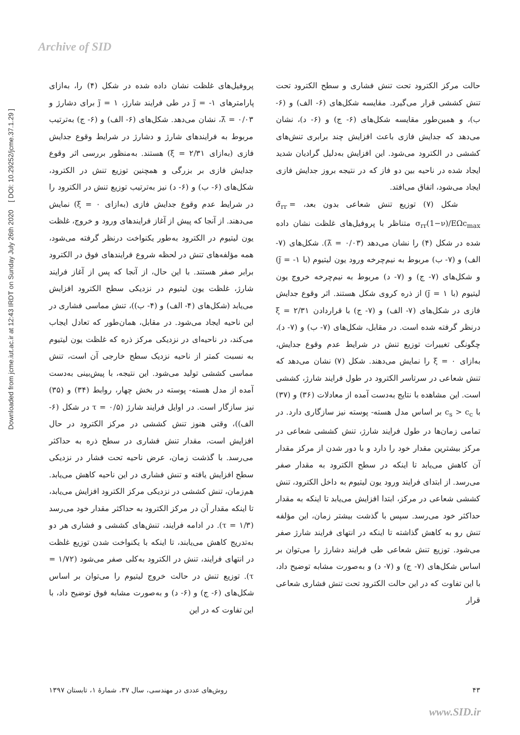Archive of SID
Downloaded from jcme.iut.ac.ir at 12:43 IRDT on Sunday July 26th 2020 [ DOI: 10.29252/jcme.37.1.29 ]
پروفیل‌های غلظت نشان داده شده در شکل (۴) را، به‌ازای پارامترهای ۱- = j̃ در طی فرایند شارژ، ۱ = j̃ برای دشارژ و ۰/۰۳ = λ̃، نشان می‌دهد. شکل‌های (۶- الف) و (۶- ج) به‌ترتیب مربوط به فرایندهای شارژ و دشارژ در شرایط وقوع جدایش فازی (به‌ازای ۲/۳۱ = ξ) هستند. به‌منظور بررسی اثر وقوع جدایش فازی بر بزرگی و همچنین توزیع تنش در الکترود، شکل‌های (۶- ب) و (۶- د) نیز به‌ترتیب توزیع تنش در الکترود را در شرایط عدم وقوع جدایش فازی (به‌ازای ۰ = ξ) نمایش می‌دهند. از آنجا که پیش از آغاز فرایندهای ورود و خروج، غلظت یون لیتیوم در الکترود به‌طور یکنواخت درنظر گرفته می‌شود، همه مؤلفه‌های تنش در لحظه شروع فرایندهای فوق در الکترود برابر صفر هستند. با این حال، از آنجا که پس از آغاز فرایند شارژ، غلظت یون لیتیوم در نزدیکی سطح الکترود افزایش می‌یابد (شکل‌های (۴- الف) و (۴- ب))، تنش مماسی فشاری در این ناحیه ایجاد می‌شود. در مقابل، همان‌طور که تعادل ایجاب می‌کند، در ناحیه‌ای در نزدیکی مرکز ذره که غلظت یون لیتیوم به نسبت کمتر از ناحیه نزدیک سطح خارجی آن است، تنش مماسی کششی تولید می‌شود. این نتیجه، با پیش‌بینی به‌دست آمده از مدل هسته- پوسته در بخش چهار، روابط (۳۴) و (۳۵) نیز سازگار است. در اوایل فرایند شارژ (۰/۵ = τ در شکل (۶- الف))، وقتی هنوز تنش کششی در مرکز الکترود در حال افزایش است، مقدار تنش فشاری در سطح ذره به حداکثر می‌رسد. با گذشت زمان، عرض ناحیه تحت فشار در نزدیکی سطح افزایش یافته و تنش فشاری در این ناحیه کاهش می‌یابد. هم‌زمان، تنش کششی در نزدیکی مرکز الکترود افزایش می‌یابد، تا اینکه مقدار آن در مرکز الکترود به حداکثر مقدار خود می‌رسد (۱/۳ = τ). در ادامه فرایند، تنش‌های کششی و فشاری هر دو به‌تدریج کاهش می‌یابند، تا اینکه با یکنواخت شدن توزیع غلظت در انتهای فرایند، تنش در الکترود به‌کلی صفر می‌شود (۱/۷۲ = τ). توزیع تنش در حالت خروج لیتیوم را می‌توان بر اساس شکل‌های (۶- ج) و (۶- د) و به‌صورت مشابه فوق توضیح داد، با این تفاوت که در این
حالت مرکز الکترود تحت تنش فشاری و سطح الکترود تحت تنش کششی قرار می‌گیرد. مقایسه شکل‌های (۶- الف) و (۶- ب)، و همین‌طور مقایسه شکل‌های (۶- ج) و (۶- د)، نشان می‌دهد که جدایش فازی باعث افزایش چند برابری تنش‌های کششی در الکترود می‌شود. این افزایش به‌دلیل گرادیان شدید ایجاد شده در ناحیه بین دو فاز که در نتیجه بروز جدایش فازی ایجاد می‌شود، اتفاق می‌افتد.
شکل (۷) توزیع تنش شعاعی بدون بعد، σ̃<sub>rr</sub> = σ<sub>rr</sub>(1−ν)/EΩc<sub>max</sub> متناظر با پروفیل‌های غلظت نشان داده شده در شکل (۴) را نشان می‌دهد (۰/۰۳ = λ̃). شکل‌های (۷- الف) و (۷- ب) مربوط به نیم‌چرخه ورود یون لیتیوم (با ۱- = j̃) و شکل‌های (۷- ج) و (۷- د) مربوط به نیم‌چرخه خروج یون لیتیوم (با ۱ = j̃) از ذره کروی شکل هستند. اثر وقوع جدایش فازی در شکل‌های (۷- الف) و (۷- ج) با قراردادن ۲/۳۱ = ξ درنظر گرفته شده است. در مقابل، شکل‌های (۷- ب) و (۷- د)، چگونگی تغییرات توزیع تنش در شرایط عدم وقوع جدایش، به‌ازای ۰ = ξ را نمایش می‌دهند. شکل (۷) نشان می‌دهد که تنش شعاعی در سرتاسر الکترود در طول فرایند شارژ، کششی است. این مشاهده با نتایج به‌دست آمده از معادلات (۳۶) و (۳۷) با c<sub>s</sub> > c<sub>c</sub> بر اساس مدل هسته- پوسته نیز سازگاری دارد. در تمامی زمان‌ها در طول فرایند شارژ، تنش کششی شعاعی در مرکز بیشترین مقدار خود را دارد و با دور شدن از مرکز مقدار آن کاهش می‌یابد تا اینکه در سطح الکترود به مقدار صفر می‌رسد. از ابتدای فرایند ورود یون لیتیوم به داخل الکترود، تنش کششی شعاعی در مرکز، ابتدا افزایش می‌یابد تا اینکه به مقدار حداکثر خود می‌رسد. سپس با گذشت بیشتر زمان، این مؤلفه تنش رو به کاهش گذاشته تا اینکه در انتهای فرایند شارژ صفر می‌شود. توزیع تنش شعاعی طی فرایند دشارژ را می‌توان بر اساس شکل‌های (۷- ج) و (۷- د) و به‌صورت مشابه توضیح داد، با این تفاوت که در این حالت الکترود تحت تنش فشاری شعاعی قرار
روش‌های عددی در مهندسی، سال ۳۷، شمارهٔ ۱، تابستان ۱۳۹۷ ۴۳
www.SID.ir